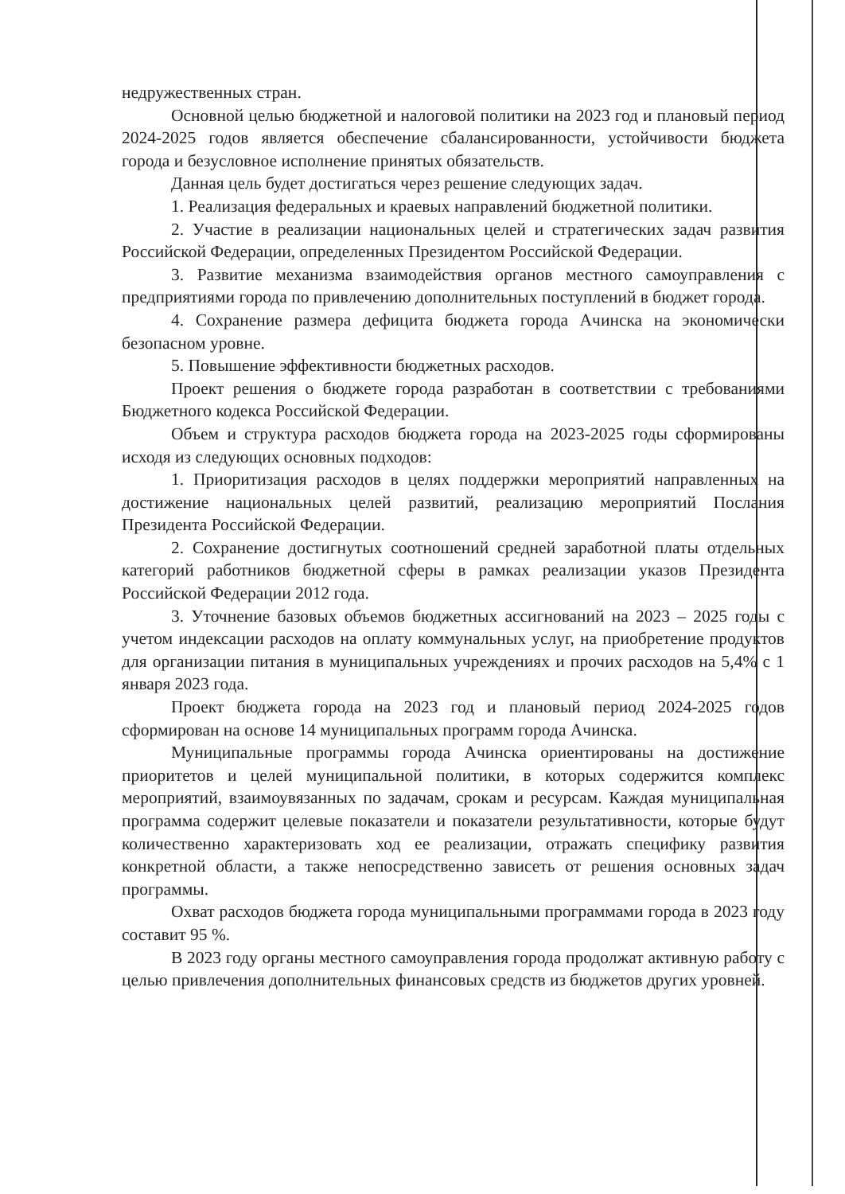недружественных стран.
Основной целью бюджетной и налоговой политики на 2023 год и плановый период 2024-2025 годов является обеспечение сбалансированности, устойчивости бюджета города и безусловное исполнение принятых обязательств.
Данная цель будет достигаться через решение следующих задач.
1. Реализация федеральных и краевых направлений бюджетной политики.
2. Участие в реализации национальных целей и стратегических задач развития Российской Федерации, определенных Президентом Российской Федерации.
3. Развитие механизма взаимодействия органов местного самоуправления с предприятиями города по привлечению дополнительных поступлений в бюджет города.
4. Сохранение размера дефицита бюджета города Ачинска на экономически безопасном уровне.
5. Повышение эффективности бюджетных расходов.
Проект решения о бюджете города разработан в соответствии с требованиями Бюджетного кодекса Российской Федерации.
Объем и структура расходов бюджета города на 2023-2025 годы сформированы исходя из следующих основных подходов:
1. Приоритизация расходов в целях поддержки мероприятий направленных на достижение национальных целей развитий, реализацию мероприятий Послания Президента Российской Федерации.
2. Сохранение достигнутых соотношений средней заработной платы отдельных категорий работников бюджетной сферы в рамках реализации указов Президента Российской Федерации 2012 года.
3. Уточнение базовых объемов бюджетных ассигнований на 2023 – 2025 годы с учетом индексации расходов на оплату коммунальных услуг, на приобретение продуктов для организации питания в муниципальных учреждениях и прочих расходов на 5,4% с 1 января 2023 года.
Проект бюджета города на 2023 год и плановый период 2024-2025 годов сформирован на основе 14 муниципальных программ города Ачинска.
Муниципальные программы города Ачинска ориентированы на достижение приоритетов и целей муниципальной политики, в которых содержится комплекс мероприятий, взаимоувязанных по задачам, срокам и ресурсам. Каждая муниципальная программа содержит целевые показатели и показатели результативности, которые будут количественно характеризовать ход ее реализации, отражать специфику развития конкретной области, а также непосредственно зависеть от решения основных задач программы.
Охват расходов бюджета города муниципальными программами города в 2023 году составит 95 %.
В 2023 году органы местного самоуправления города продолжат активную работу с целью привлечения дополнительных финансовых средств из бюджетов других уровней.